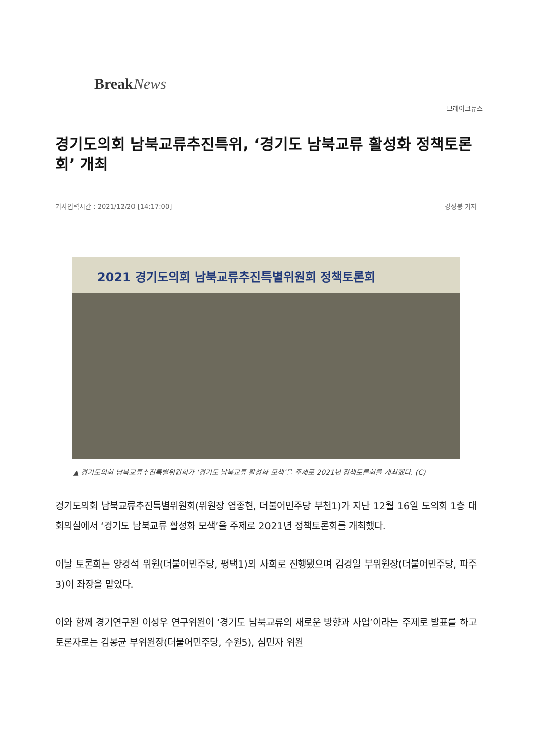BreakNews
브레이크뉴스
경기도의회 남북교류추진특위, ‘경기도 남북교류 활성화 정책토론회’ 개최
기사입력시간 : 2021/12/20 [14:17:00] 강성봉 기자
2021 경기도의회 남북교류추진특별위원회 정책토론회
▲ 경기도의회 남북교류추진특별위원회가 ‘경기도 남북교류 활성화 모색’을 주제로 2021년 정책토론회를 개최했다. (C)
경기도의회 남북교류추진특별위원회(위원장 염종현, 더불어민주당 부천1)가 지난 12월 16일 도의회 1층 대회의실에서 ‘경기도 남북교류 활성화 모색’을 주제로 2021년 정책토론회를 개최했다.
이날 토론회는 양경석 위원(더불어민주당, 평택1)의 사회로 진행됐으며 김경일 부위원장(더불어민주당, 파주3)이 좌장을 맡았다.
이와 함께 경기연구원 이성우 연구위원이 ‘경기도 남북교류의 새로운 방향과 사업’이라는 주제로 발표를 하고 토론자로는 김봉균 부위원장(더불어민주당, 수원5), 심민자 위원